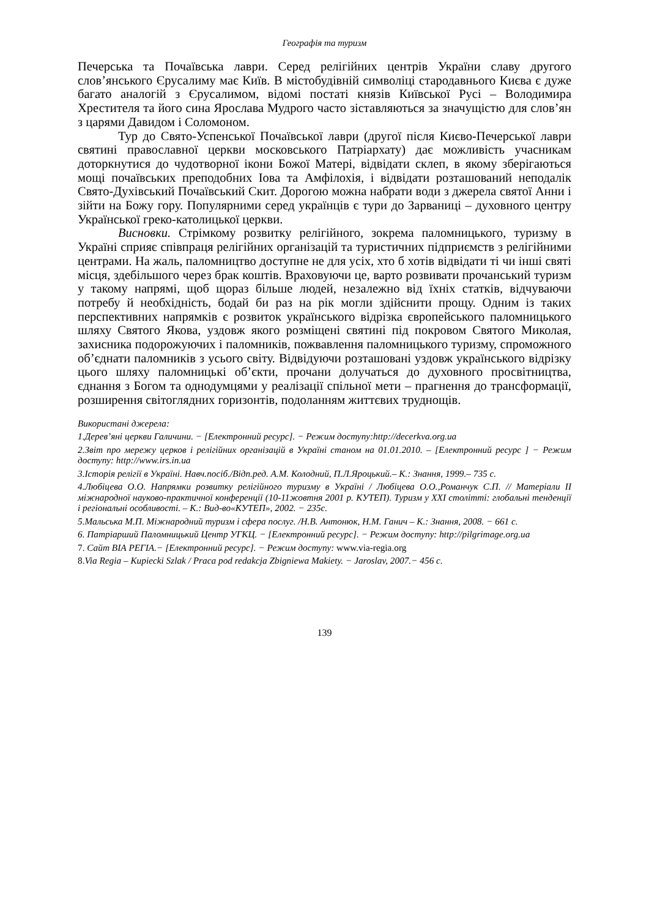Географія та туризм
Печерська та Почаївська лаври. Серед релігійних центрів України славу другого слов’янського Єрусалиму має Київ. В містобудівній символіці стародавнього Києва є дуже багато аналогій з Єрусалимом, відомі постаті князів Київської Русі – Володимира Хрестителя та його сина Ярослава Мудрого часто зіставляються за значущістю для слов’ян з царями Давидом і Соломоном.
Тур до Свято-Успенської Почаївської лаври (другої після Києво-Печерської лаври святині православної церкви московського Патріархату) дає можливість учасникам доторкнутися до чудотворної ікони Божої Матері, відвідати склеп, в якому зберігаються мощі почаївських преподобних Іова та Амфілохія, і відвідати розташований неподалік Свято-Духівський Почаївський Скит. Дорогою можна набрати води з джерела святої Анни і зійти на Божу гору. Популярними серед українців є тури до Зарваниці – духовного центру Української греко-католицької церкви.
Висновки. Стрімкому розвитку релігійного, зокрема паломницького, туризму в Україні сприяє співпраця релігійних організацій та туристичних підприємств з релігійними центрами. На жаль, паломництво доступне не для усіх, хто б хотів відвідати ті чи інші святі місця, здебільшого через брак коштів. Враховуючи це, варто розвивати прочанський туризм у такому напрямі, щоб щораз більше людей, незалежно від їхніх статків, відчуваючи потребу й необхідність, бодай би раз на рік могли здійснити прощу. Одним із таких перспективних напрямків є розвиток українського відрізка європейського паломницького шляху Святого Якова, уздовж якого розміщені святині під покровом Святого Миколая, захисника подорожуючих і паломників, пожвавлення паломницького туризму, спроможного об’єднати паломників з усього світу. Відвідуючи розташовані уздовж українського відрізку цього шляху паломницькі об’єкти, прочани долучаться до духовного просвітництва, єднання з Богом та однодумцями у реалізації спільної мети – прагнення до трансформації, розширення світоглядних горизонтів, подоланням життєвих труднощів.
Використані джерела:
1.Дерев’яні церкви Галичини. − [Електронний ресурс]. − Режим доступу:http://decerkva.org.ua
2.Звіт про мережу церков і релігійних організацій в Україні станом на 01.01.2010. – [Електронний ресурс ] − Режим доступу: http://www.irs.in.ua
3.Історія релігії в Україні. Навч.посіб./Відп.ред. А.М. Колодний, П.Л.Яроцький.– К.: Знання, 1999.– 735 с.
4.Любіцева О.О. Напрямки розвитку релігійного туризму в Україні / Любіцева О.О.,Романчук С.П. // Матеріали ІІ міжнародної науково-практичної конференції (10-11жовтня 2001 р. КУТЕП). Туризм у ХХІ столітті: глобальні тенденції і регіональні особливості. – К.: Вид-во«КУТЕП», 2002. − 235с.
5.Мальська М.П. Міжнародний туризм і сфера послуг. /Н.В. Антонюк, Н.М. Ганич – К.: Знання, 2008. − 661 с.
6. Патріарший Паломницький Центр УГКЦ. − [Електронний ресурс]. − Режим доступу: http://pilgrimage.org.ua
7. Сайт ВІА РЕГІА.− [Електронний ресурс]. − Режим доступу: www.via-regia.org
8. Via Regia – Kupiecki Szlak / Praca pod redakcja Zbigniewa Makiety. − Jaroslav, 2007.− 456 c.
139